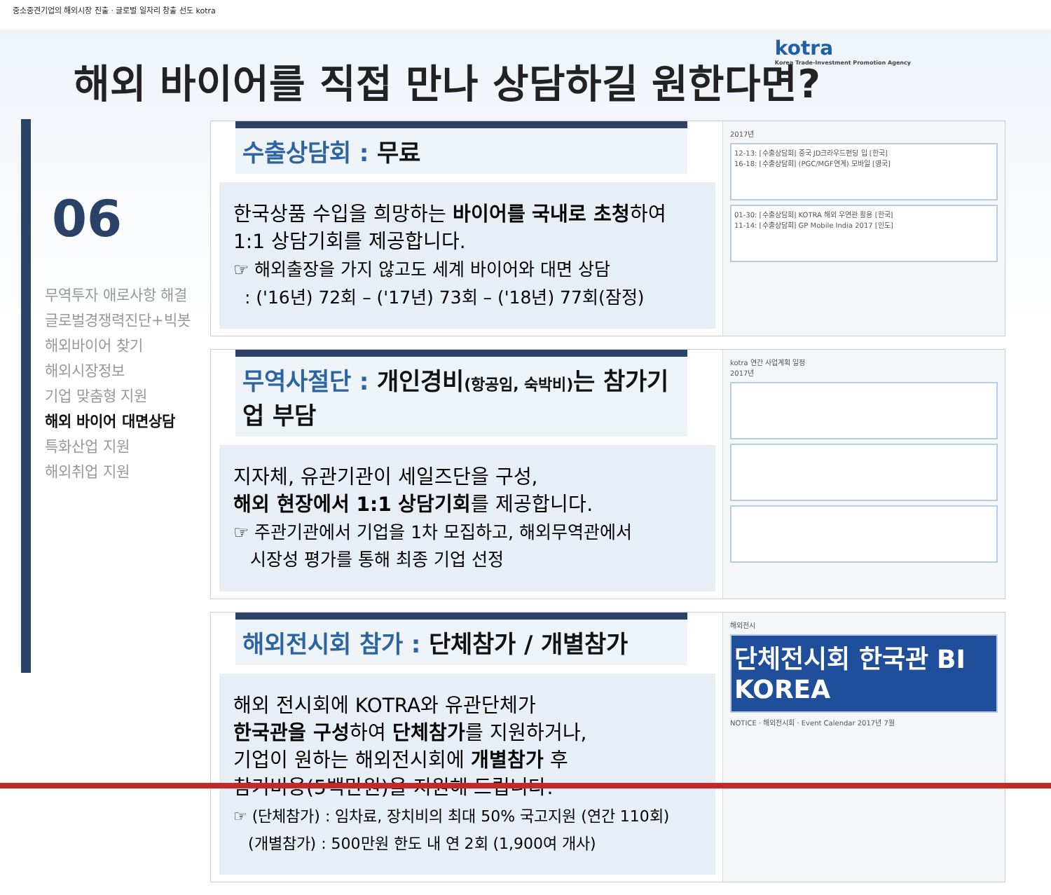중소중견기업의 해외시장 진출 · 글로벌 일자리 창출 선도 kotra
해외 바이어를 직접 만나 상담하길 원한다면?
kotra
Korea Trade-Investment Promotion Agency
06
무역투자 애로사항 해결
글로벌경쟁력진단+빅봇
해외바이어 찾기
해외시장정보
기업 맞춤형 지원
해외 바이어 대면상담
특화산업 지원
해외취업 지원
수출상담회 : 무료
한국상품 수입을 희망하는 바이어를 국내로 초청하여 1:1 상담기회를 제공합니다.
☞ 해외출장을 가지 않고도 세계 바이어와 대면 상담
: ('16년) 72회 – ('17년) 73회 – ('18년) 77회(잠정)
2017년
12-13: [수출상담회] 중국 JD크라우드펀딩 입 [한국]
16-18: [수출상담회] (PGC/MGF연계) 모바일 [영국]
01-30: [수출상담회] KOTRA 해외 우연관 활용 [한국]
11-14: [수출상담회] GP Mobile India 2017 [인도]
무역사절단 : 개인경비(항공임, 숙박비) 는 참가기업 부담
지자체, 유관기관이 세일즈단을 구성,
해외 현장에서 1:1 상담기회를 제공합니다.
☞ 주관기관에서 기업을 1차 모집하고, 해외무역관에서
시장성 평가를 통해 최종 기업 선정
kotra 연간 사업계획 일정
2017년
해외전시회 참가 : 단체참가 / 개별참가
해외 전시회에 KOTRA와 유관단체가
한국관을 구성하여 단체참가를 지원하거나,
기업이 원하는 해외전시회에 개별참가 후
참기비용(5백만원)을 지원해 드립니다.
☞ (단체참가) : 임차료, 장치비의 최대 50% 국고지원 (연간 110회)
(개별참가) : 500만원 한도 내 연 2회 (1,900여 개사)
해외전시
단체전시회 한국관 BI
KOREA
NOTICE · 해외전시회 · Event Calendar 2017년 7월